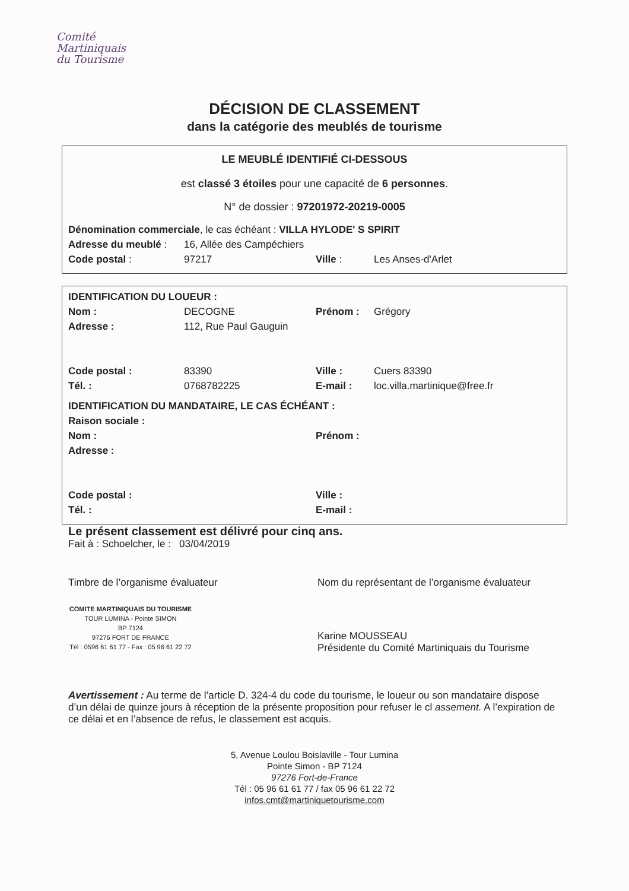Comité
Martiniquais
du Tourisme
DÉCISION DE CLASSEMENT
dans la catégorie des meublés de tourisme
LE MEUBLÉ IDENTIFIÉ CI-DESSOUS
est classé 3 étoiles pour une capacité de 6 personnes.
N° de dossier : 97201972-20219-0005
Dénomination commerciale, le cas échéant : VILLA HYLODE' S SPIRIT
Adresse du meublé : 16, Allée des Campéchiers
Code postal : 97217 Ville : Les Anses-d'Arlet
IDENTIFICATION DU LOUEUR :
Nom : DECOGNE Prénom : Grégory
Adresse : 112, Rue Paul Gauguin
Code postal : 83390 Ville : Cuers 83390
Tél. : 0768782225 E-mail : loc.villa.martinique@free.fr
IDENTIFICATION DU MANDATAIRE, LE CAS ÉCHÉANT :
Raison sociale :
Nom : Prénom :
Adresse :
Code postal : Ville :
Tél. : E-mail :
Le présent classement est délivré pour cinq ans.
Fait à : Schoelcher, le : 03/04/2019
Timbre de l’organisme évaluateur
COMITE MARTINIQUAIS DU TOURISME
TOUR LUMINA - Pointe SIMON
BP 7124
97276 FORT DE FRANCE
Tél : 0596 61 61 77 - Fax : 05 96 61 22 72
Nom du représentant de l’organisme évaluateur
Karine MOUSSEAU
Présidente du Comité Martiniquais du Tourisme
Avertissement : Au terme de l’article D. 324-4 du code du tourisme, le loueur ou son mandataire dispose d’un délai de quinze jours à réception de la présente proposition pour refuser le cl assement. A l’expiration de ce délai et en l’absence de refus, le classement est acquis.
5, Avenue Loulou Boislaville - Tour Lumina
Pointe Simon - BP 7124
97276 Fort-de-France
Tél : 05 96 61 61 77 / fax 05 96 61 22 72
infos.cmt@martiniquetourisme.com